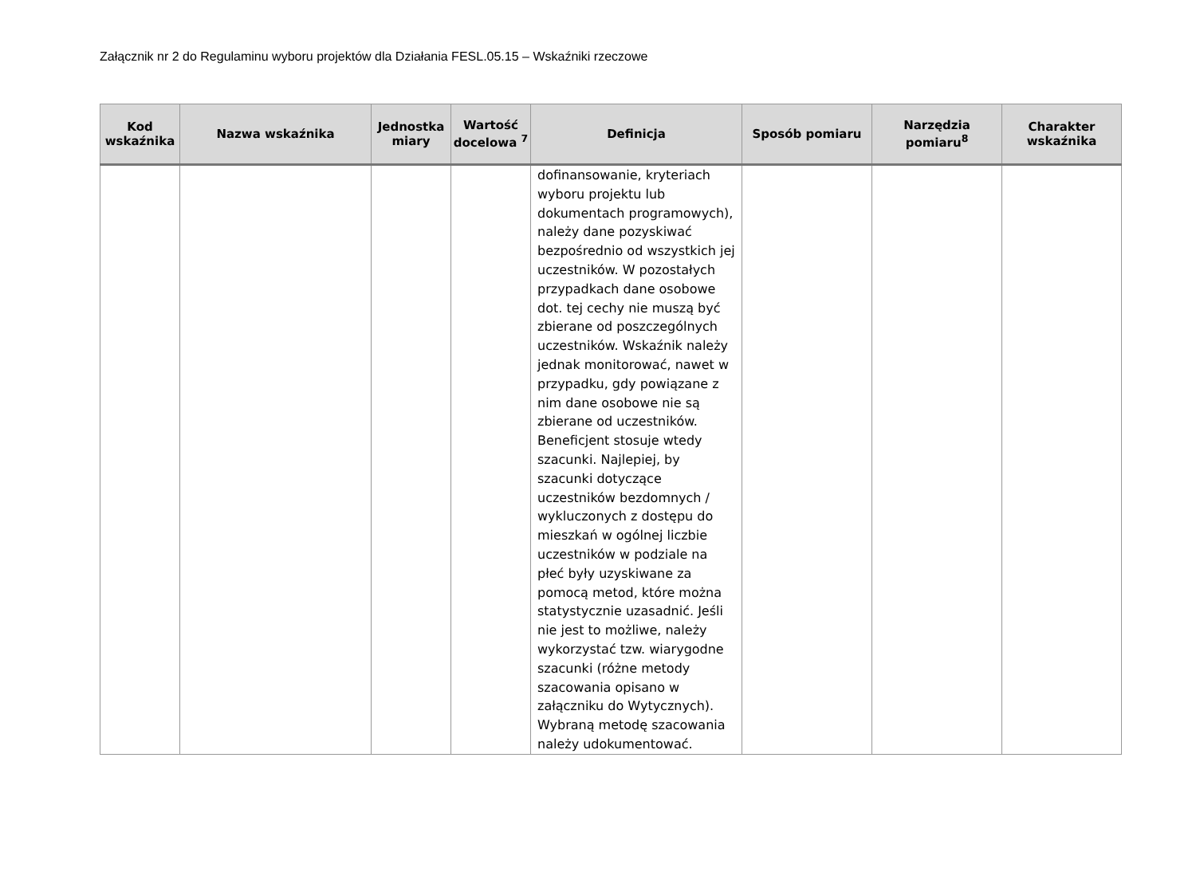Załącznik nr 2 do Regulaminu wyboru projektów dla Działania FESL.05.15 – Wskaźniki rzeczowe
| Kod wskaźnika | Nazwa wskaźnika | Jednostka miary | Wartość docelowa <sup>7</sup> | Definicja | Sposób pomiaru | Narzędzia pomiaru<sup>8</sup> | Charakter wskaźnika |
| --- | --- | --- | --- | --- | --- | --- | --- |
| | | | | dofinansowanie, kryteriach wyboru projektu lub dokumentach programowych), należy dane pozyskiwać bezpośrednio od wszystkich jej uczestników. W pozostałych przypadkach dane osobowe dot. tej cechy nie muszą być zbierane od poszczególnych uczestników. Wskaźnik należy jednak monitorować, nawet w przypadku, gdy powiązane z nim dane osobowe nie są zbierane od uczestników. Beneficjent stosuje wtedy szacunki. Najlepiej, by szacunki dotyczące uczestników bezdomnych / wykluczonych z dostępu do mieszkań w ogólnej liczbie uczestników w podziale na płeć były uzyskiwane za pomocą metod, które można statystycznie uzasadnić. Jeśli nie jest to możliwe, należy wykorzystać tzw. wiarygodne szacunki (różne metody szacowania opisano w załączniku do Wytycznych). Wybraną metodę szacowania należy udokumentować. | | | |